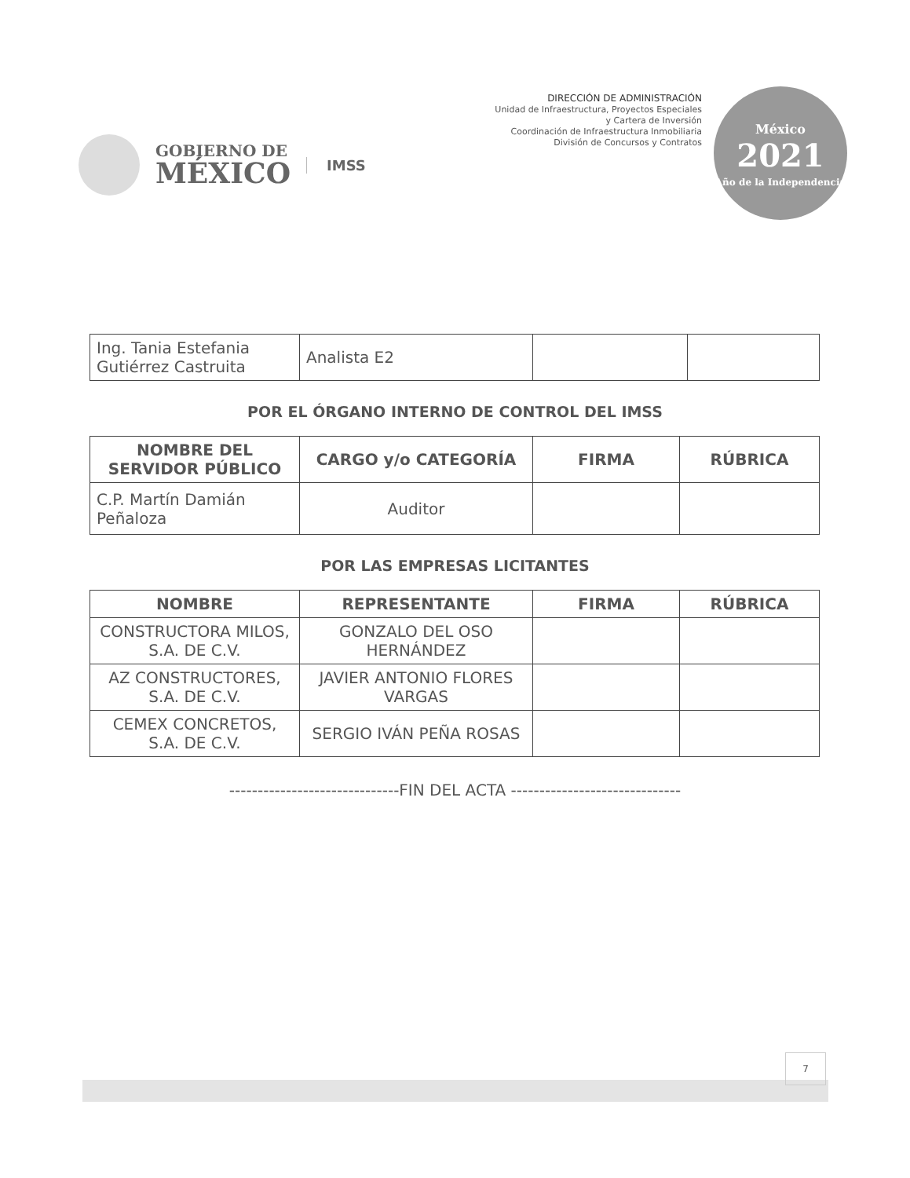GOBIERNO DE
MÉXICO
IMSS
DIRECCIÓN DE ADMINISTRACIÓN
Unidad de Infraestructura, Proyectos Especiales
y Cartera de Inversión
Coordinación de Infraestructura Inmobiliaria
División de Concursos y Contratos
México
2021
Año de la Independencia
| Ing. Tania Estefania Gutiérrez Castruita | Analista E2 | | |
POR EL ÓRGANO INTERNO DE CONTROL DEL IMSS
| NOMBRE DEL SERVIDOR PÚBLICO | CARGO y/o CATEGORÍA | FIRMA | RÚBRICA |
| --- | --- | --- | --- |
| C.P. Martín Damián Peñaloza | Auditor | | |
POR LAS EMPRESAS LICITANTES
| NOMBRE | REPRESENTANTE | FIRMA | RÚBRICA |
| --- | --- | --- | --- |
| CONSTRUCTORA MILOS, S.A. DE C.V. | GONZALO DEL OSO HERNÁNDEZ | | |
| AZ CONSTRUCTORES, S.A. DE C.V. | JAVIER ANTONIO FLORES VARGAS | | |
| CEMEX CONCRETOS, S.A. DE C.V. | SERGIO IVÁN PEÑA ROSAS | | |
------------------------------FIN DEL ACTA ------------------------------
7